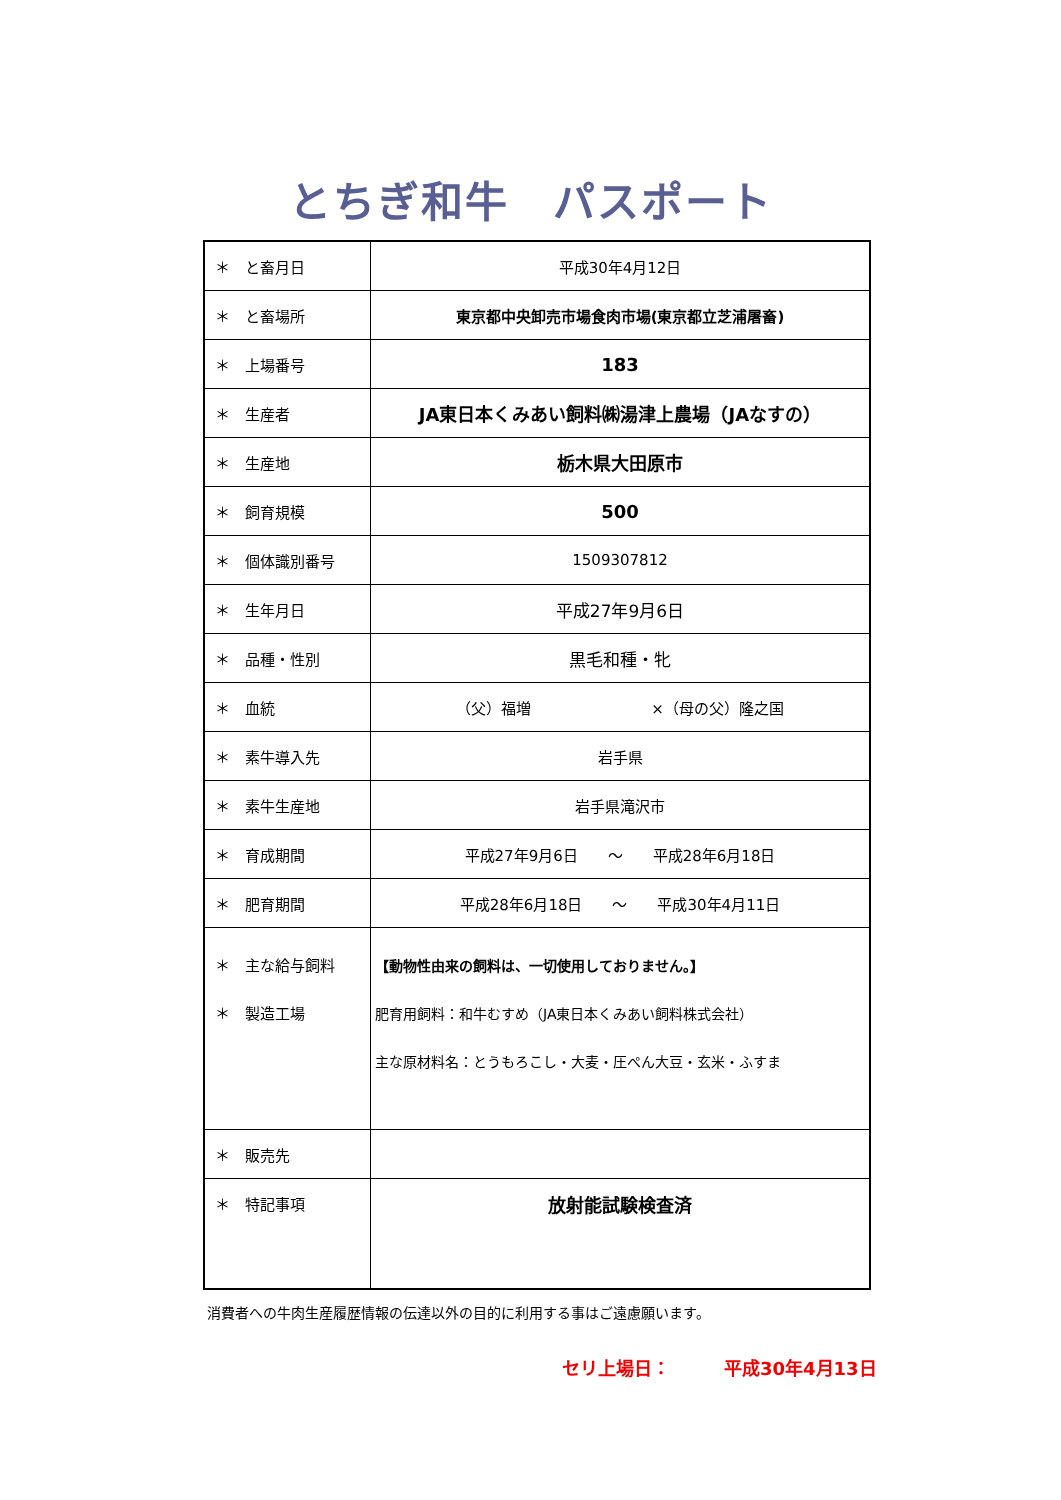とちぎ和牛　パスポート
| ＊ と畜月日 | 平成30年4月12日 |
| ＊ と畜場所 | 東京都中央卸売市場食肉市場(東京都立芝浦屠畜) |
| ＊ 上場番号 | 183 |
| ＊ 生産者 | JA東日本くみあい飼料㈱湯津上農場（JAなすの） |
| ＊ 生産地 | 栃木県大田原市 |
| ＊ 飼育規模 | 500 |
| ＊ 個体識別番号 | 1509307812 |
| ＊ 生年月日 | 平成27年9月6日 |
| ＊ 品種・性別 | 黒毛和種・牝 |
| ＊ 血統 | （父）福増 ×（母の父）隆之国 |
| ＊ 素牛導入先 | 岩手県 |
| ＊ 素牛生産地 | 岩手県滝沢市 |
| ＊ 育成期間 | 平成27年9月6日 ～ 平成28年6月18日 |
| ＊ 肥育期間 | 平成28年6月18日 ～ 平成30年4月11日 |
| ＊ 主な給与飼料 ＊ 製造工場 | 【動物性由来の飼料は、一切使用しておりません。】 肥育用飼料：和牛むすめ（JA東日本くみあい飼料株式会社） 主な原材料名：とうもろこし・大麦・圧ぺん大豆・玄米・ふすま |
| ＊ 販売先 | |
| ＊ 特記事項 | 放射能試験検査済 |
消費者への牛肉生産履歴情報の伝達以外の目的に利用する事はご遠慮願います。
セリ上場日：　　　平成30年4月13日